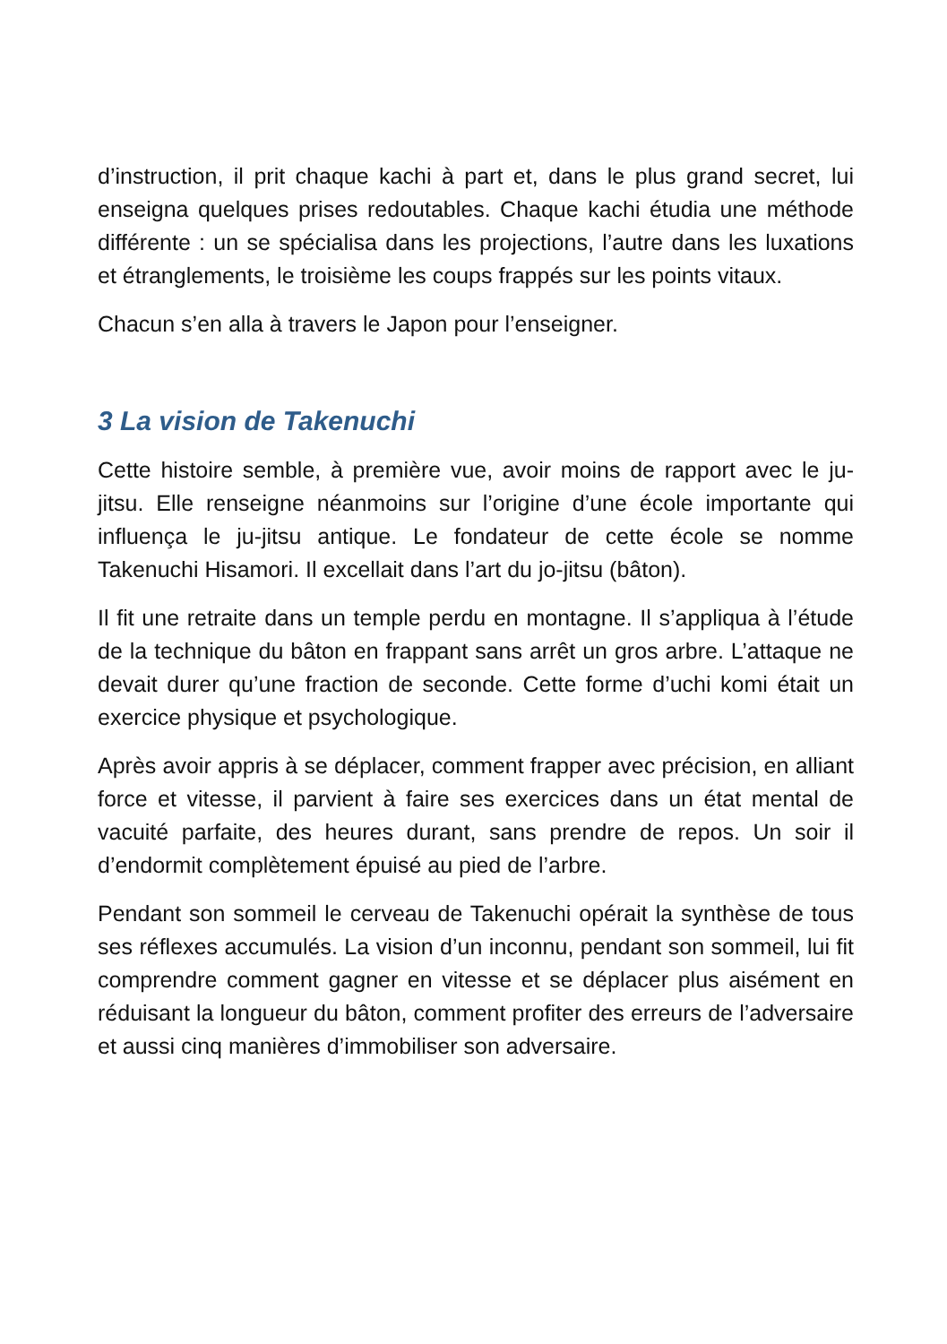d’instruction, il prit chaque kachi à part et, dans le plus grand secret, lui enseigna quelques prises redoutables. Chaque kachi étudia une méthode différente : un se spécialisa dans les projections, l’autre dans les luxations et étranglements, le troisième les coups frappés sur les points vitaux.
Chacun s’en alla à travers le Japon pour l’enseigner.
3 La vision de Takenuchi
Cette histoire semble, à première vue, avoir moins de rapport avec le ju-jitsu. Elle renseigne néanmoins sur l’origine d’une école importante qui influença le ju-jitsu antique. Le fondateur de cette école se nomme Takenuchi Hisamori. Il excellait dans l’art du jo-jitsu (bâton).
Il fit une retraite dans un temple perdu en montagne. Il s’appliqua à l’étude de la technique du bâton en frappant sans arrêt un gros arbre. L’attaque ne devait durer qu’une fraction de seconde. Cette forme d’uchi komi était un exercice physique et psychologique.
Après avoir appris à se déplacer, comment frapper avec précision, en alliant force et vitesse, il parvient à faire ses exercices dans un état mental de vacuité parfaite, des heures durant, sans prendre de repos. Un soir il d’endormit complètement épuisé au pied de l’arbre.
Pendant son sommeil le cerveau de Takenuchi opérait la synthèse de tous ses réflexes accumulés. La vision d’un inconnu, pendant son sommeil, lui fit comprendre comment gagner en vitesse et se déplacer plus aisément en réduisant la longueur du bâton, comment profiter des erreurs de l’adversaire et aussi cinq manières d’immobiliser son adversaire.